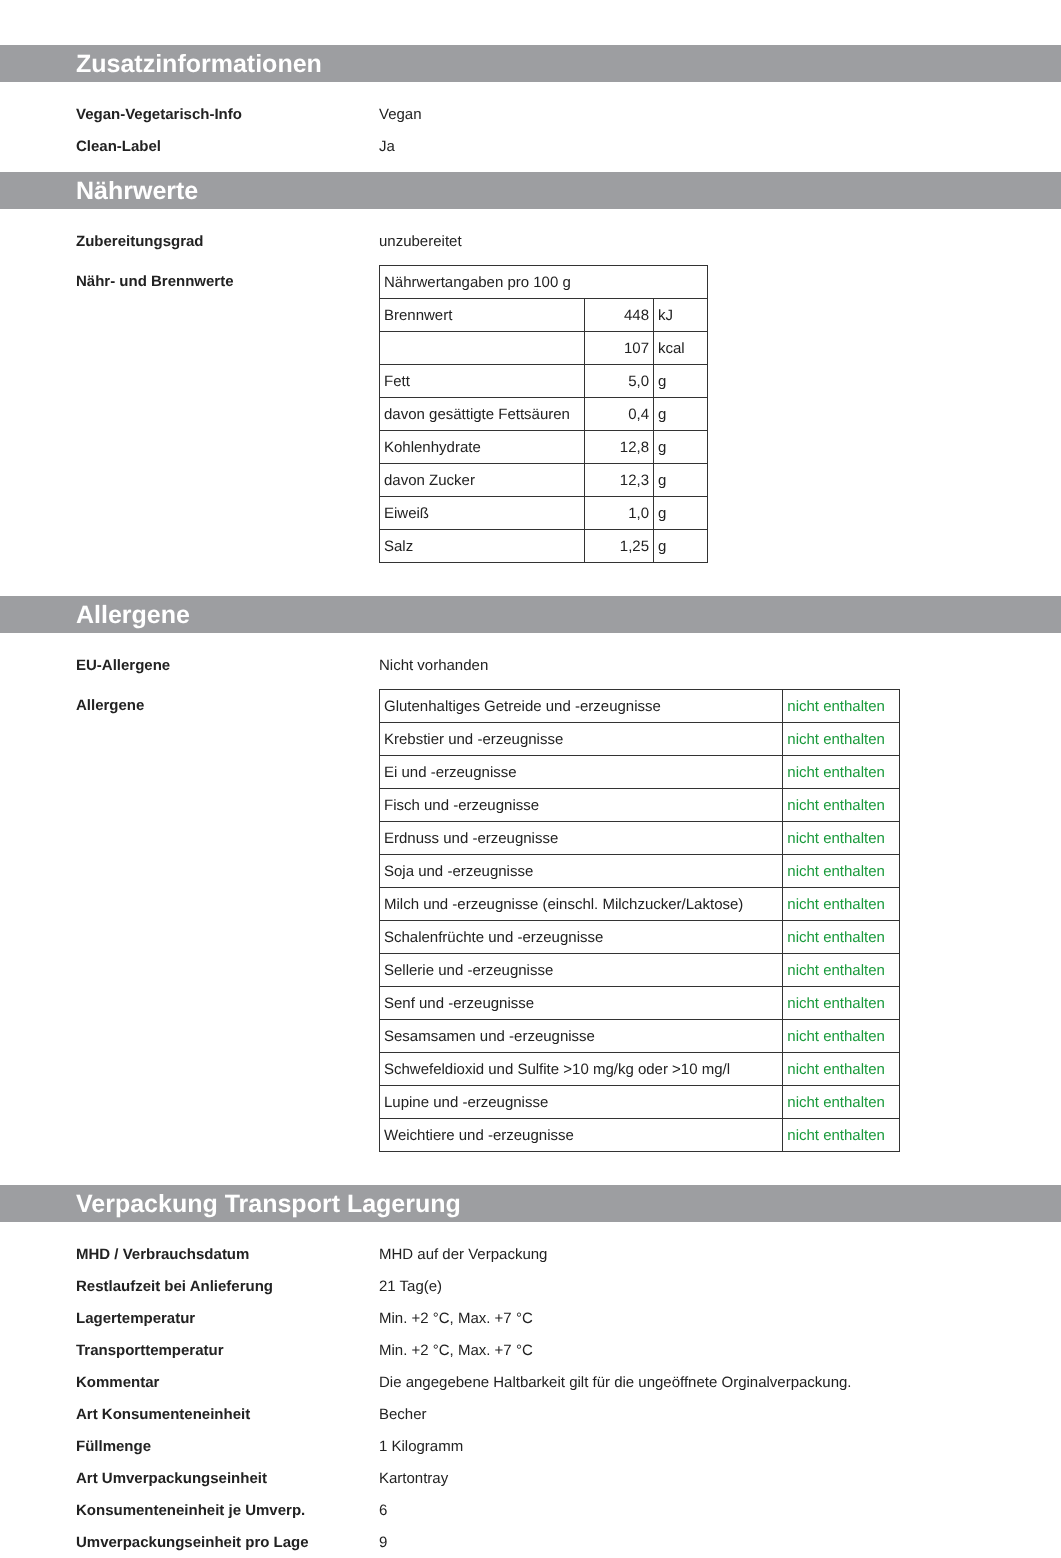Zusatzinformationen
Vegan-Vegetarisch-Info Vegan
Clean-Label Ja
Nährwerte
Zubereitungsgrad unzubereitet
Nähr- und Brennwerte
| Nährwertangaben pro 100 g | | |
| Brennwert | 448 | kJ |
| | 107 | kcal |
| Fett | 5,0 | g |
| davon gesättigte Fettsäuren | 0,4 | g |
| Kohlenhydrate | 12,8 | g |
| davon Zucker | 12,3 | g |
| Eiweiß | 1,0 | g |
| Salz | 1,25 | g |
Allergene
EU-Allergene Nicht vorhanden
Allergene
| Glutenhaltiges Getreide und -erzeugnisse | nicht enthalten |
| Krebstier und -erzeugnisse | nicht enthalten |
| Ei und -erzeugnisse | nicht enthalten |
| Fisch und -erzeugnisse | nicht enthalten |
| Erdnuss und -erzeugnisse | nicht enthalten |
| Soja und -erzeugnisse | nicht enthalten |
| Milch und -erzeugnisse (einschl. Milchzucker/Laktose) | nicht enthalten |
| Schalenfrüchte und -erzeugnisse | nicht enthalten |
| Sellerie und -erzeugnisse | nicht enthalten |
| Senf und -erzeugnisse | nicht enthalten |
| Sesamsamen und -erzeugnisse | nicht enthalten |
| Schwefeldioxid und Sulfite >10 mg/kg oder >10 mg/l | nicht enthalten |
| Lupine und -erzeugnisse | nicht enthalten |
| Weichtiere und -erzeugnisse | nicht enthalten |
Verpackung Transport Lagerung
MHD / Verbrauchsdatum MHD auf der Verpackung
Restlaufzeit bei Anlieferung 21 Tag(e)
Lagertemperatur Min. +2 °C, Max. +7 °C
Transporttemperatur Min. +2 °C, Max. +7 °C
Kommentar Die angegebene Haltbarkeit gilt für die ungeöffnete Orginalverpackung.
Art Konsumenteneinheit Becher
Füllmenge 1 Kilogramm
Art Umverpackungseinheit Kartontray
Konsumenteneinheit je Umverp. 6
Umverpackungseinheit pro Lage 9